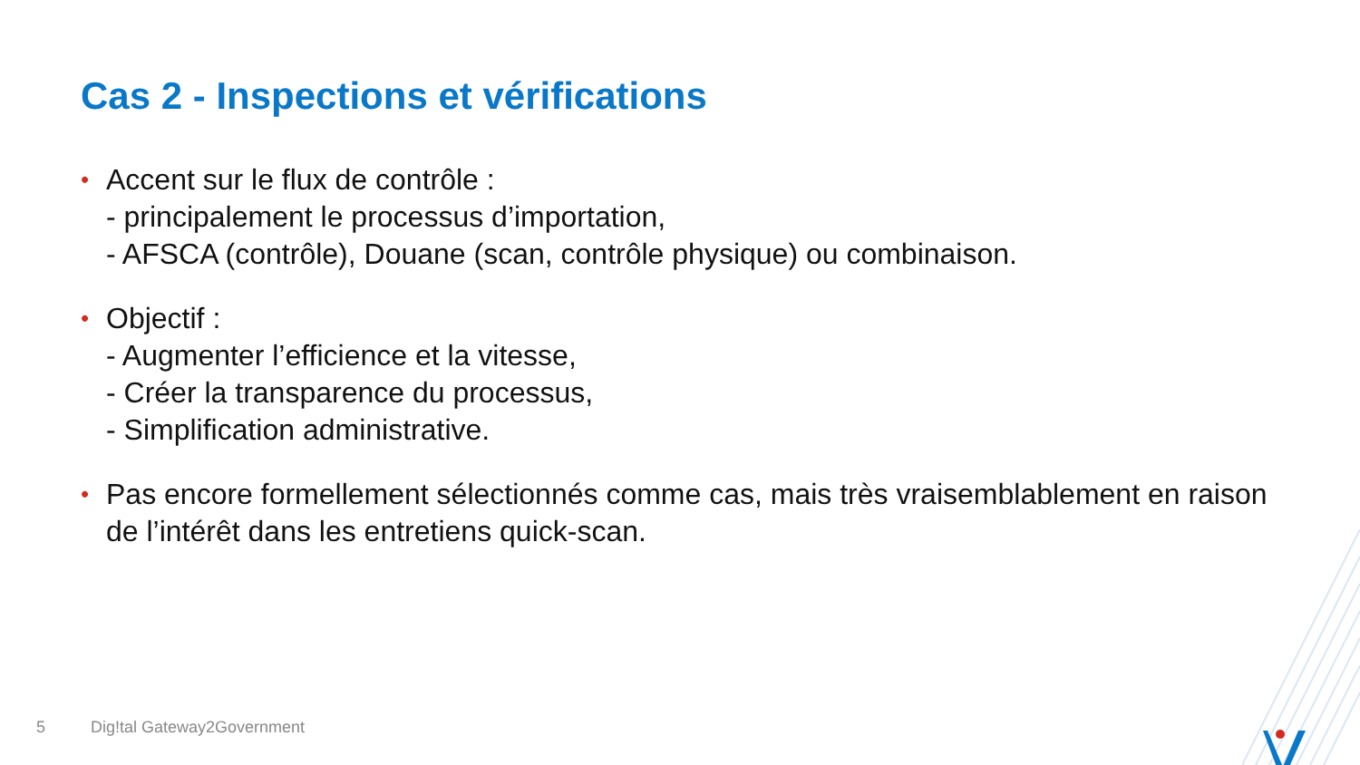Cas 2 - Inspections et vérifications
• Accent sur le flux de contrôle :
- principalement le processus d’importation,
- AFSCA (contrôle), Douane (scan, contrôle physique) ou combinaison.
• Objectif :
- Augmenter l’efficience et la vitesse,
- Créer la transparence du processus,
- Simplification administrative.
• Pas encore formellement sélectionnés comme cas, mais très vraisemblablement en raison de l’intérêt dans les entretiens quick-scan.
5 Dig!tal Gateway2Government